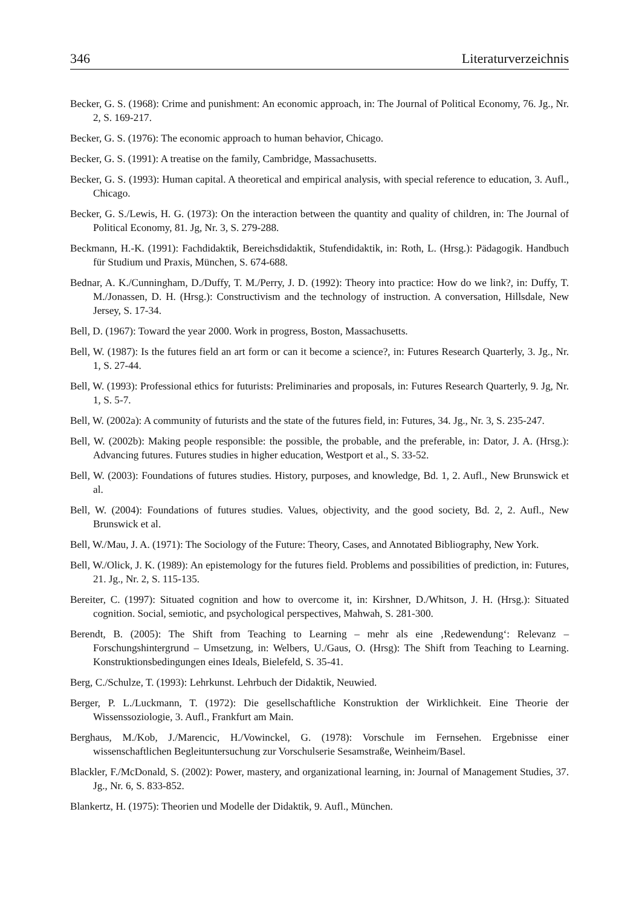346 Literaturverzeichnis
Becker, G. S. (1968): Crime and punishment: An economic approach, in: The Journal of Political Economy, 76. Jg., Nr. 2, S. 169-217.
Becker, G. S. (1976): The economic approach to human behavior, Chicago.
Becker, G. S. (1991): A treatise on the family, Cambridge, Massachusetts.
Becker, G. S. (1993): Human capital. A theoretical and empirical analysis, with special reference to education, 3. Aufl., Chicago.
Becker, G. S./Lewis, H. G. (1973): On the interaction between the quantity and quality of children, in: The Journal of Political Economy, 81. Jg, Nr. 3, S. 279-288.
Beckmann, H.-K. (1991): Fachdidaktik, Bereichsdidaktik, Stufendidaktik, in: Roth, L. (Hrsg.): Pädagogik. Handbuch für Studium und Praxis, München, S. 674-688.
Bednar, A. K./Cunningham, D./Duffy, T. M./Perry, J. D. (1992): Theory into practice: How do we link?, in: Duffy, T. M./Jonassen, D. H. (Hrsg.): Constructivism and the technology of instruction. A conversation, Hillsdale, New Jersey, S. 17-34.
Bell, D. (1967): Toward the year 2000. Work in progress, Boston, Massachusetts.
Bell, W. (1987): Is the futures field an art form or can it become a science?, in: Futures Research Quarterly, 3. Jg., Nr. 1, S. 27-44.
Bell, W. (1993): Professional ethics for futurists: Preliminaries and proposals, in: Futures Research Quarterly, 9. Jg, Nr. 1, S. 5-7.
Bell, W. (2002a): A community of futurists and the state of the futures field, in: Futures, 34. Jg., Nr. 3, S. 235-247.
Bell, W. (2002b): Making people responsible: the possible, the probable, and the preferable, in: Dator, J. A. (Hrsg.): Advancing futures. Futures studies in higher education, Westport et al., S. 33-52.
Bell, W. (2003): Foundations of futures studies. History, purposes, and knowledge, Bd. 1, 2. Aufl., New Brunswick et al.
Bell, W. (2004): Foundations of futures studies. Values, objectivity, and the good society, Bd. 2, 2. Aufl., New Brunswick et al.
Bell, W./Mau, J. A. (1971): The Sociology of the Future: Theory, Cases, and Annotated Bibliography, New York.
Bell, W./Olick, J. K. (1989): An epistemology for the futures field. Problems and possibilities of prediction, in: Futures, 21. Jg., Nr. 2, S. 115-135.
Bereiter, C. (1997): Situated cognition and how to overcome it, in: Kirshner, D./Whitson, J. H. (Hrsg.): Situated cognition. Social, semiotic, and psychological perspectives, Mahwah, S. 281-300.
Berendt, B. (2005): The Shift from Teaching to Learning – mehr als eine ‚Redewendung‘: Relevanz – Forschungshintergrund – Umsetzung, in: Welbers, U./Gaus, O. (Hrsg): The Shift from Teaching to Learning. Konstruktionsbedingungen eines Ideals, Bielefeld, S. 35-41.
Berg, C./Schulze, T. (1993): Lehrkunst. Lehrbuch der Didaktik, Neuwied.
Berger, P. L./Luckmann, T. (1972): Die gesellschaftliche Konstruktion der Wirklichkeit. Eine Theorie der Wissenssoziologie, 3. Aufl., Frankfurt am Main.
Berghaus, M./Kob, J./Marencic, H./Vowinckel, G. (1978): Vorschule im Fernsehen. Ergebnisse einer wissenschaftlichen Begleituntersuchung zur Vorschulserie Sesamstraße, Weinheim/Basel.
Blackler, F./McDonald, S. (2002): Power, mastery, and organizational learning, in: Journal of Management Studies, 37. Jg., Nr. 6, S. 833-852.
Blankertz, H. (1975): Theorien und Modelle der Didaktik, 9. Aufl., München.